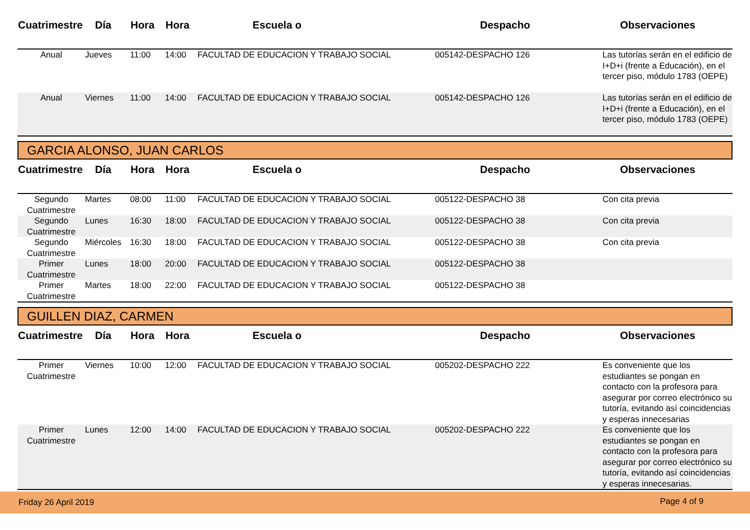| Cuatrimestre | Día | Hora | Hora | Escuela o | Despacho | Observaciones |
| --- | --- | --- | --- | --- | --- | --- |
| Anual | Jueves | 11:00 | 14:00 | FACULTAD DE EDUCACION Y TRABAJO SOCIAL | 005142-DESPACHO 126 | Las tutorías serán en el edificio de I+D+i (frente a Educación), en el tercer piso, módulo 1783 (OEPE) |
| Anual | Viernes | 11:00 | 14:00 | FACULTAD DE EDUCACION Y TRABAJO SOCIAL | 005142-DESPACHO 126 | Las tutorías serán en el edificio de I+D+i (frente a Educación), en el tercer piso, módulo 1783 (OEPE) |
GARCIA ALONSO, JUAN CARLOS
| Cuatrimestre | Día | Hora | Hora | Escuela o | Despacho | Observaciones |
| --- | --- | --- | --- | --- | --- | --- |
| Segundo Cuatrimestre | Martes | 08:00 | 11:00 | FACULTAD DE EDUCACION Y TRABAJO SOCIAL | 005122-DESPACHO 38 | Con cita previa |
| Segundo Cuatrimestre | Lunes | 16:30 | 18:00 | FACULTAD DE EDUCACION Y TRABAJO SOCIAL | 005122-DESPACHO 38 | Con cita previa |
| Segundo Cuatrimestre | Miércoles | 16:30 | 18:00 | FACULTAD DE EDUCACION Y TRABAJO SOCIAL | 005122-DESPACHO 38 | Con cita previa |
| Primer Cuatrimestre | Lunes | 18:00 | 20:00 | FACULTAD DE EDUCACION Y TRABAJO SOCIAL | 005122-DESPACHO 38 | |
| Primer Cuatrimestre | Martes | 18:00 | 22:00 | FACULTAD DE EDUCACION Y TRABAJO SOCIAL | 005122-DESPACHO 38 | |
GUILLEN DIAZ, CARMEN
| Cuatrimestre | Día | Hora | Hora | Escuela o | Despacho | Observaciones |
| --- | --- | --- | --- | --- | --- | --- |
| Primer Cuatrimestre | Viernes | 10:00 | 12:00 | FACULTAD DE EDUCACION Y TRABAJO SOCIAL | 005202-DESPACHO 222 | Es conveniente que los estudiantes se pongan en contacto con la profesora para asegurar por correo electrónico su tutoría, evitando así coincidencias y esperas innecesarias |
| Primer Cuatrimestre | Lunes | 12:00 | 14:00 | FACULTAD DE EDUCACION Y TRABAJO SOCIAL | 005202-DESPACHO 222 | Es conveniente que los estudiantes se pongan en contacto con la profesora para asegurar por correo electrónico su tutoría, evitando así coincidencias y esperas innecesarias. |
Friday 26 April 2019 Page 4 of 9